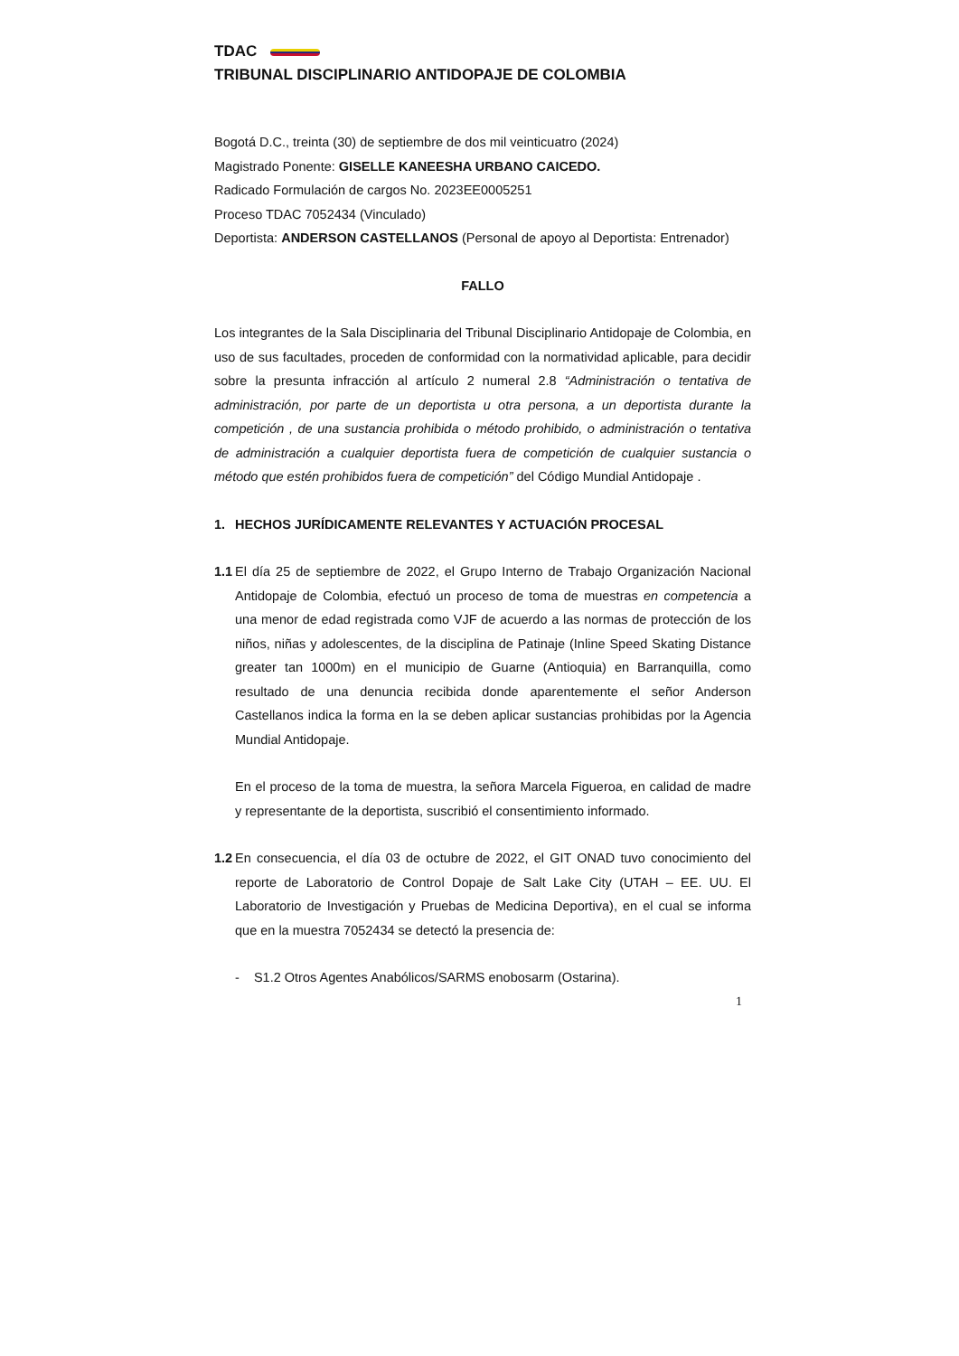TDAC
TRIBUNAL DISCIPLINARIO ANTIDOPAJE DE COLOMBIA
Bogotá D.C., treinta (30) de septiembre de dos mil veinticuatro (2024)
Magistrado Ponente: GISELLE KANEESHA URBANO CAICEDO.
Radicado Formulación de cargos No. 2023EE0005251
Proceso TDAC 7052434 (Vinculado)
Deportista: ANDERSON CASTELLANOS (Personal de apoyo al Deportista: Entrenador)
FALLO
Los integrantes de la Sala Disciplinaria del Tribunal Disciplinario Antidopaje de Colombia, en uso de sus facultades, proceden de conformidad con la normatividad aplicable, para decidir sobre la presunta infracción al artículo 2 numeral 2.8 “Administración o tentativa de administración, por parte de un deportista u otra persona, a un deportista durante la competición , de una sustancia prohibida o método prohibido, o administración o tentativa de administración a cualquier deportista fuera de competición de cualquier sustancia o método que estén prohibidos fuera de competición” del Código Mundial Antidopaje .
1. HECHOS JURÍDICAMENTE RELEVANTES Y ACTUACIÓN PROCESAL
1.1 El día 25 de septiembre de 2022, el Grupo Interno de Trabajo Organización Nacional Antidopaje de Colombia, efectuó un proceso de toma de muestras en competencia a una menor de edad registrada como VJF de acuerdo a las normas de protección de los niños, niñas y adolescentes, de la disciplina de Patinaje (Inline Speed Skating Distance greater tan 1000m) en el municipio de Guarne (Antioquia) en Barranquilla, como resultado de una denuncia recibida donde aparentemente el señor Anderson Castellanos indica la forma en la se deben aplicar sustancias prohibidas por la Agencia Mundial Antidopaje.
En el proceso de la toma de muestra, la señora Marcela Figueroa, en calidad de madre y representante de la deportista, suscribió el consentimiento informado.
1.2 En consecuencia, el día 03 de octubre de 2022, el GIT ONAD tuvo conocimiento del reporte de Laboratorio de Control Dopaje de Salt Lake City (UTAH – EE. UU. El Laboratorio de Investigación y Pruebas de Medicina Deportiva), en el cual se informa que en la muestra 7052434 se detectó la presencia de:
- S1.2 Otros Agentes Anabólicos/SARMS enobosarm (Ostarina).
1